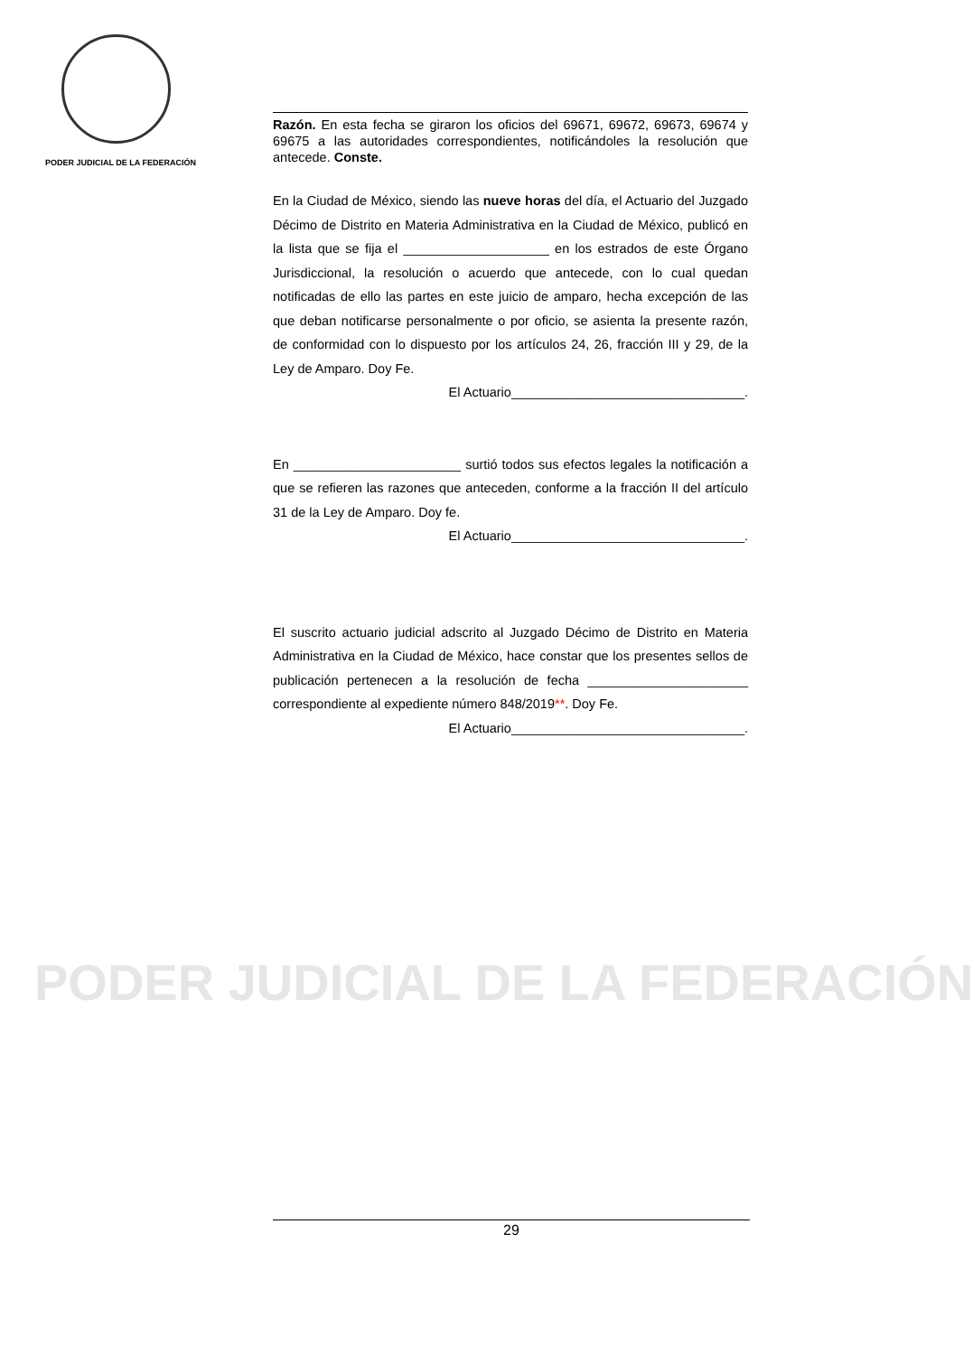PODER JUDICIAL DE LA FEDERACIÓN
PODER JUDICIAL DE LA FEDERACIÓN
Razón. En esta fecha se giraron los oficios del 69671, 69672, 69673, 69674 y 69675 a las autoridades correspondientes, notificándoles la resolución que antecede. Conste.
En la Ciudad de México, siendo las nueve horas del día, el Actuario del Juzgado Décimo de Distrito en Materia Administrativa en la Ciudad de México, publicó en la lista que se fija el ____________________ en los estrados de este Órgano Jurisdiccional, la resolución o acuerdo que antecede, con lo cual quedan notificadas de ello las partes en este juicio de amparo, hecha excepción de las que deban notificarse personalmente o por oficio, se asienta la presente razón, de conformidad con lo dispuesto por los artículos 24, 26, fracción III y 29, de la Ley de Amparo. Doy Fe.
El Actuario________________________________.
En _______________________ surtió todos sus efectos legales la notificación a que se refieren las razones que anteceden, conforme a la fracción II del artículo 31 de la Ley de Amparo. Doy fe.
El Actuario________________________________.
El suscrito actuario judicial adscrito al Juzgado Décimo de Distrito en Materia Administrativa en la Ciudad de México, hace constar que los presentes sellos de publicación pertenecen a la resolución de fecha ______________________ correspondiente al expediente número 848/2019**. Doy Fe.
El Actuario________________________________.
29